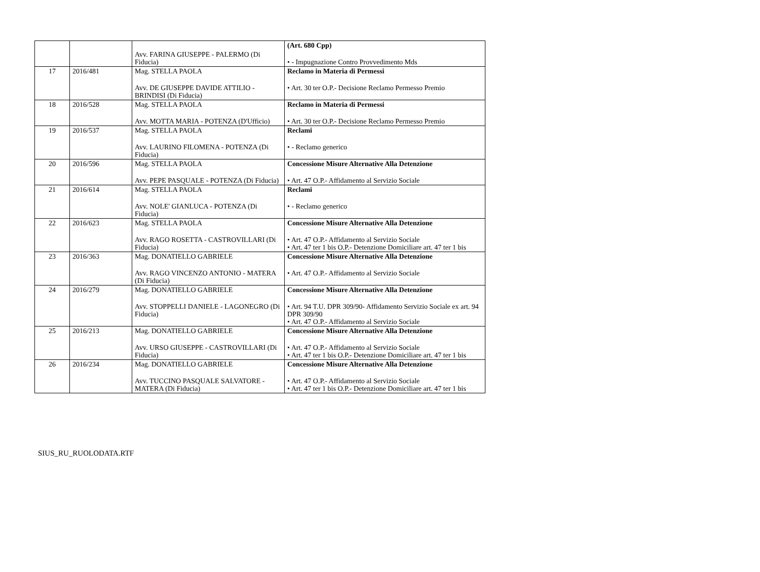| | | Avv. FARINA GIUSEPPE - PALERMO (Di Fiducia) | (Art. 680 Cpp) • - Impugnazione Contro Provvedimento Mds |
| 17 | 2016/481 | Mag. STELLA PAOLA Avv. DE GIUSEPPE DAVIDE ATTILIO - BRINDISI (Di Fiducia) | Reclamo in Materia di Permessi • Art. 30 ter O.P.- Decisione Reclamo Permesso Premio |
| 18 | 2016/528 | Mag. STELLA PAOLA Avv. MOTTA MARIA - POTENZA (D'Ufficio) | Reclamo in Materia di Permessi • Art. 30 ter O.P.- Decisione Reclamo Permesso Premio |
| 19 | 2016/537 | Mag. STELLA PAOLA Avv. LAURINO FILOMENA - POTENZA (Di Fiducia) | Reclami • - Reclamo generico |
| 20 | 2016/596 | Mag. STELLA PAOLA Avv. PEPE PASQUALE - POTENZA (Di Fiducia) | Concessione Misure Alternative Alla Detenzione • Art. 47 O.P.- Affidamento al Servizio Sociale |
| 21 | 2016/614 | Mag. STELLA PAOLA Avv. NOLE' GIANLUCA - POTENZA (Di Fiducia) | Reclami • - Reclamo generico |
| 22 | 2016/623 | Mag. STELLA PAOLA Avv. RAGO ROSETTA - CASTROVILLARI (Di Fiducia) | Concessione Misure Alternative Alla Detenzione • Art. 47 O.P.- Affidamento al Servizio Sociale • Art. 47 ter 1 bis O.P.- Detenzione Domiciliare art. 47 ter 1 bis |
| 23 | 2016/363 | Mag. DONATIELLO GABRIELE Avv. RAGO VINCENZO ANTONIO - MATERA (Di Fiducia) | Concessione Misure Alternative Alla Detenzione • Art. 47 O.P.- Affidamento al Servizio Sociale |
| 24 | 2016/279 | Mag. DONATIELLO GABRIELE Avv. STOPPELLI DANIELE - LAGONEGRO (Di Fiducia) | Concessione Misure Alternative Alla Detenzione • Art. 94 T.U. DPR 309/90- Affidamento Servizio Sociale ex art. 94 DPR 309/90 • Art. 47 O.P.- Affidamento al Servizio Sociale |
| 25 | 2016/213 | Mag. DONATIELLO GABRIELE Avv. URSO GIUSEPPE - CASTROVILLARI (Di Fiducia) | Concessione Misure Alternative Alla Detenzione • Art. 47 O.P.- Affidamento al Servizio Sociale • Art. 47 ter 1 bis O.P.- Detenzione Domiciliare art. 47 ter 1 bis |
| 26 | 2016/234 | Mag. DONATIELLO GABRIELE Avv. TUCCINO PASQUALE SALVATORE - MATERA (Di Fiducia) | Concessione Misure Alternative Alla Detenzione • Art. 47 O.P.- Affidamento al Servizio Sociale • Art. 47 ter 1 bis O.P.- Detenzione Domiciliare art. 47 ter 1 bis |
SIUS_RU_RUOLODATA.RTF